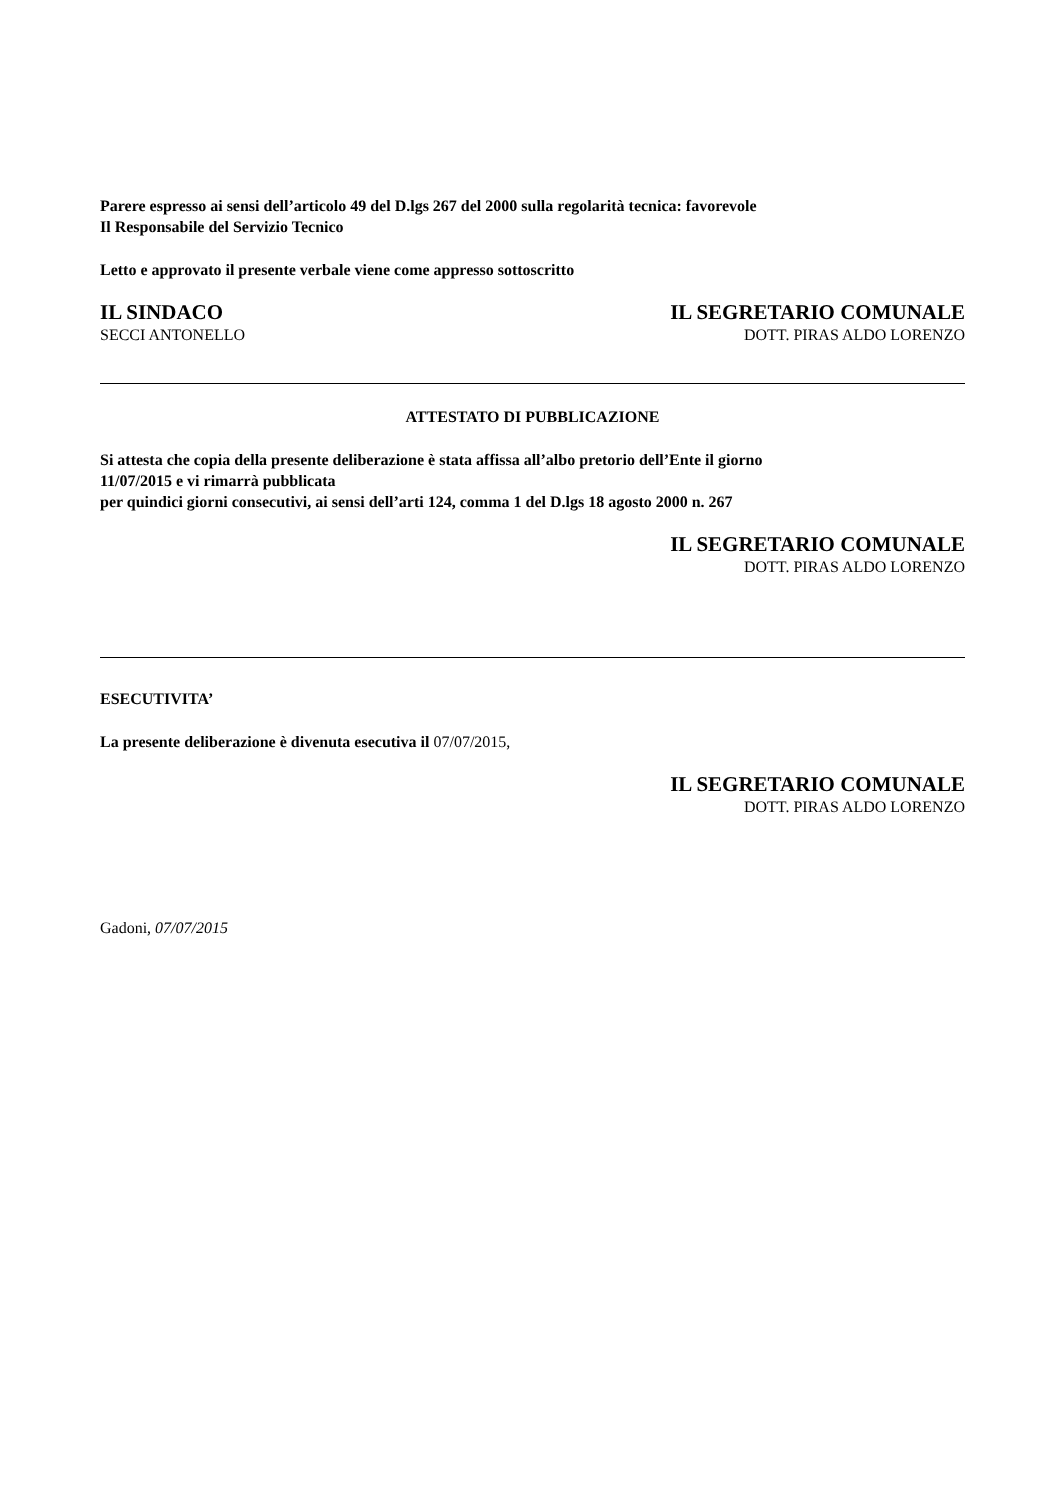Parere espresso ai sensi dell’articolo 49 del D.lgs 267 del 2000 sulla regolarità tecnica: favorevole
Il Responsabile del Servizio Tecnico
Letto e approvato il presente verbale viene come appresso sottoscritto
IL SINDACO
SECCI ANTONELLO
IL SEGRETARIO COMUNALE
DOTT. PIRAS ALDO LORENZO
ATTESTATO DI PUBBLICAZIONE
Si attesta che copia della presente deliberazione è stata affissa all’albo pretorio dell’Ente il giorno
11/07/2015 e vi rimarrà pubblicata
per quindici giorni consecutivi, ai sensi dell’arti 124, comma 1 del D.lgs 18 agosto 2000 n. 267
IL SEGRETARIO COMUNALE
DOTT. PIRAS ALDO LORENZO
ESECUTIVITA’
La presente deliberazione è divenuta esecutiva il 07/07/2015,
IL SEGRETARIO COMUNALE
DOTT. PIRAS ALDO LORENZO
Gadoni, 07/07/2015